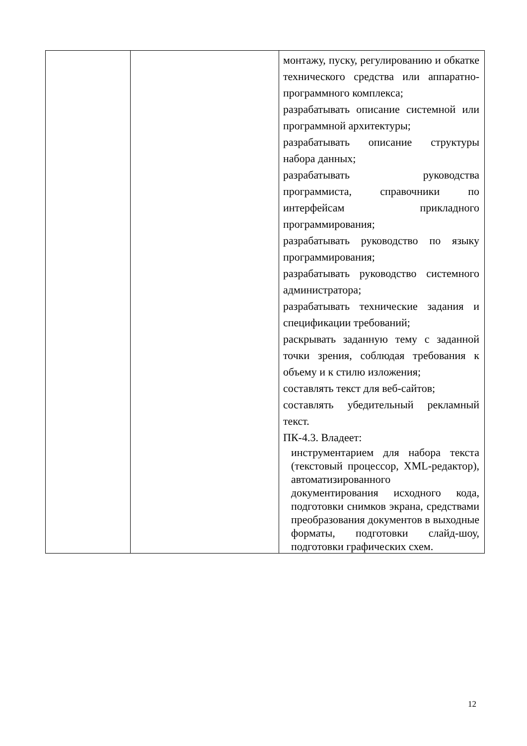| | | монтажу, пуску, регулированию и обкатке технического средства или аппаратно-программного комплекса; разрабатывать описание системной или программной архитектуры; разрабатывать описание структуры набора данных; разрабатывать руководства программиста, справочники по интерфейсам прикладного программирования; разрабатывать руководство по языку программирования; разрабатывать руководство системного администратора; разрабатывать технические задания и спецификации требований; раскрывать заданную тему с заданной точки зрения, соблюдая требования к объему и к стилю изложения; составлять текст для веб-сайтов; составлять убедительный рекламный текст. ПК-4.3. Владеет: инструментарием для набора текста (текстовый процессор, XML-редактор), автоматизированного документирования исходного кода, подготовки снимков экрана, средствами преобразования документов в выходные форматы, подготовки слайд-шоу, подготовки графических схем. |
12